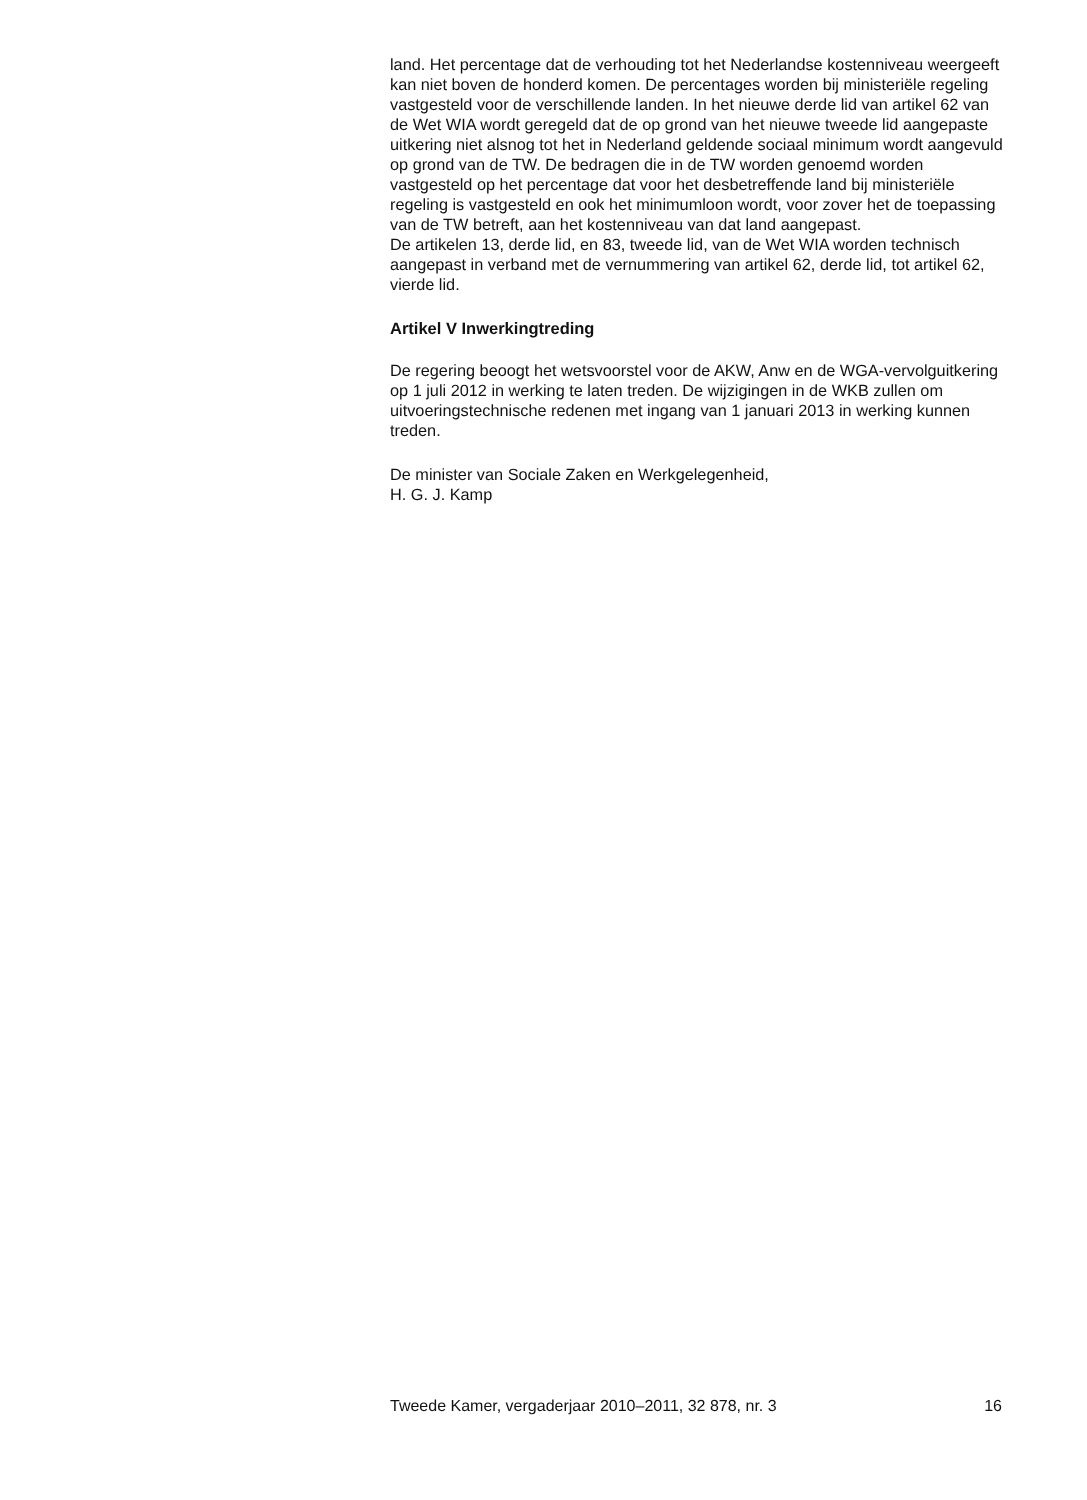land. Het percentage dat de verhouding tot het Nederlandse kostenniveau weergeeft kan niet boven de honderd komen. De percentages worden bij ministeriële regeling vastgesteld voor de verschillende landen. In het nieuwe derde lid van artikel 62 van de Wet WIA wordt geregeld dat de op grond van het nieuwe tweede lid aangepaste uitkering niet alsnog tot het in Nederland geldende sociaal minimum wordt aangevuld op grond van de TW. De bedragen die in de TW worden genoemd worden vastgesteld op het percentage dat voor het desbetreffende land bij ministeriële regeling is vastgesteld en ook het minimumloon wordt, voor zover het de toepassing van de TW betreft, aan het kostenniveau van dat land aangepast.
De artikelen 13, derde lid, en 83, tweede lid, van de Wet WIA worden technisch aangepast in verband met de vernummering van artikel 62, derde lid, tot artikel 62, vierde lid.
Artikel V Inwerkingtreding
De regering beoogt het wetsvoorstel voor de AKW, Anw en de WGA-vervolguitkering op 1 juli 2012 in werking te laten treden. De wijzigingen in de WKB zullen om uitvoeringstechnische redenen met ingang van 1 januari 2013 in werking kunnen treden.
De minister van Sociale Zaken en Werkgelegenheid,
H. G. J. Kamp
Tweede Kamer, vergaderjaar 2010–2011, 32 878, nr. 3 16